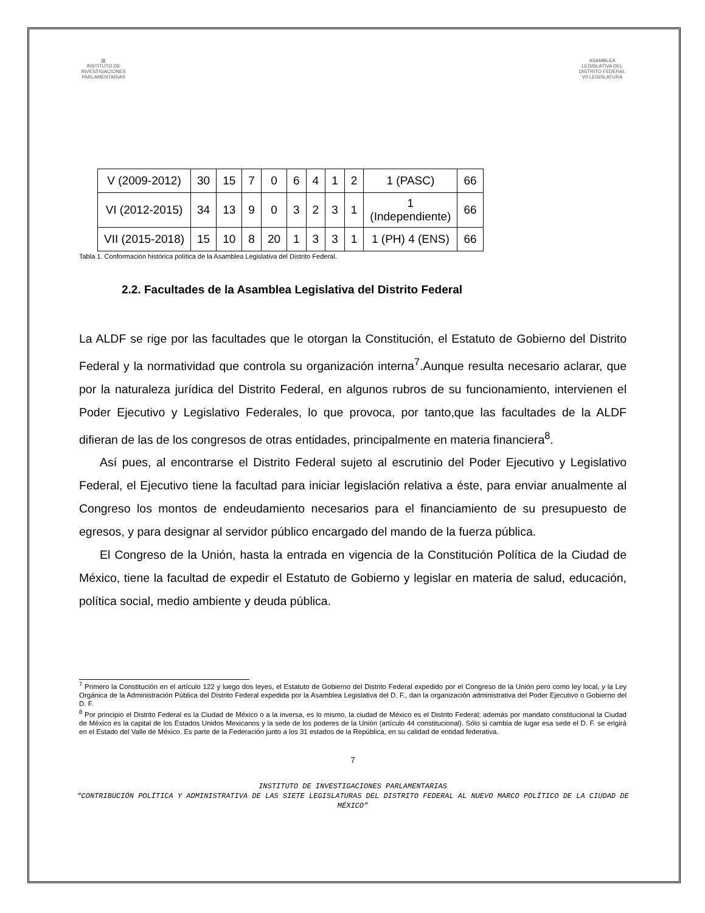▥
INSTITUTO DE INVESTIGACIONES PARLAMENTARIAS
ASAMBLEA LEGISLATIVA DEL DISTRITO FEDERAL
VII LEGISLATURA
| V (2009-2012) | 30 | 15 | 7 | 0 | 6 | 4 | 1 | 2 | 1 (PASC) | 66 |
| VI (2012-2015) | 34 | 13 | 9 | 0 | 3 | 2 | 3 | 1 | 1 (Independiente) | 66 |
| VII (2015-2018) | 15 | 10 | 8 | 20 | 1 | 3 | 3 | 1 | 1 (PH) 4 (ENS) | 66 |
Tabla 1. Conformación histórica política de la Asamblea Legislativa del Distrito Federal.
2.2. Facultades de la Asamblea Legislativa del Distrito Federal
La ALDF se rige por las facultades que le otorgan la Constitución, el Estatuto de Gobierno del Distrito Federal y la normatividad que controla su organización interna<sup>7</sup>.Aunque resulta necesario aclarar, que por la naturaleza jurídica del Distrito Federal, en algunos rubros de su funcionamiento, intervienen el Poder Ejecutivo y Legislativo Federales, lo que provoca, por tanto,que las facultades de la ALDF difieran de las de los congresos de otras entidades, principalmente en materia financiera<sup>8</sup>.
Así pues, al encontrarse el Distrito Federal sujeto al escrutinio del Poder Ejecutivo y Legislativo Federal, el Ejecutivo tiene la facultad para iniciar legislación relativa a éste, para enviar anualmente al Congreso los montos de endeudamiento necesarios para el financiamiento de su presupuesto de egresos, y para designar al servidor público encargado del mando de la fuerza pública.
El Congreso de la Unión, hasta la entrada en vigencia de la Constitución Política de la Ciudad de México, tiene la facultad de expedir el Estatuto de Gobierno y legislar en materia de salud, educación, política social, medio ambiente y deuda pública.
<sup>7</sup> Primero la Constitución en el artículo 122 y luego dos leyes, el Estatuto de Gobierno del Distrito Federal expedido por el Congreso de la Unión pero como ley local, y la Ley Orgánica de la Administración Pública del Distrito Federal expedida por la Asamblea Legislativa del D. F., dan la organización administrativa del Poder Ejecutivo o Gobierno del D. F.
<sup>8</sup> Por principio el Distrito Federal es la Ciudad de México o a la inversa, es lo mismo, la ciudad de México es el Distrito Federal; además por mandato constitucional la Ciudad de México es la capital de los Estados Unidos Mexicanos y la sede de los poderes de la Unión (artículo 44 constitucional). Sólo si cambia de lugar esa sede el D. F. se erigirá en el Estado del Valle de México. Es parte de la Federación junto a los 31 estados de la República, en su calidad de entidad federativa.
7
INSTITUTO DE INVESTIGACIONES PARLAMENTARIAS
“CONTRIBUCIÓN POLÍTICA Y ADMINISTRATIVA DE LAS SIETE LEGISLATURAS DEL DISTRITO FEDERAL AL NUEVO MARCO POLÍTICO DE LA CIUDAD DE MÉXICO”